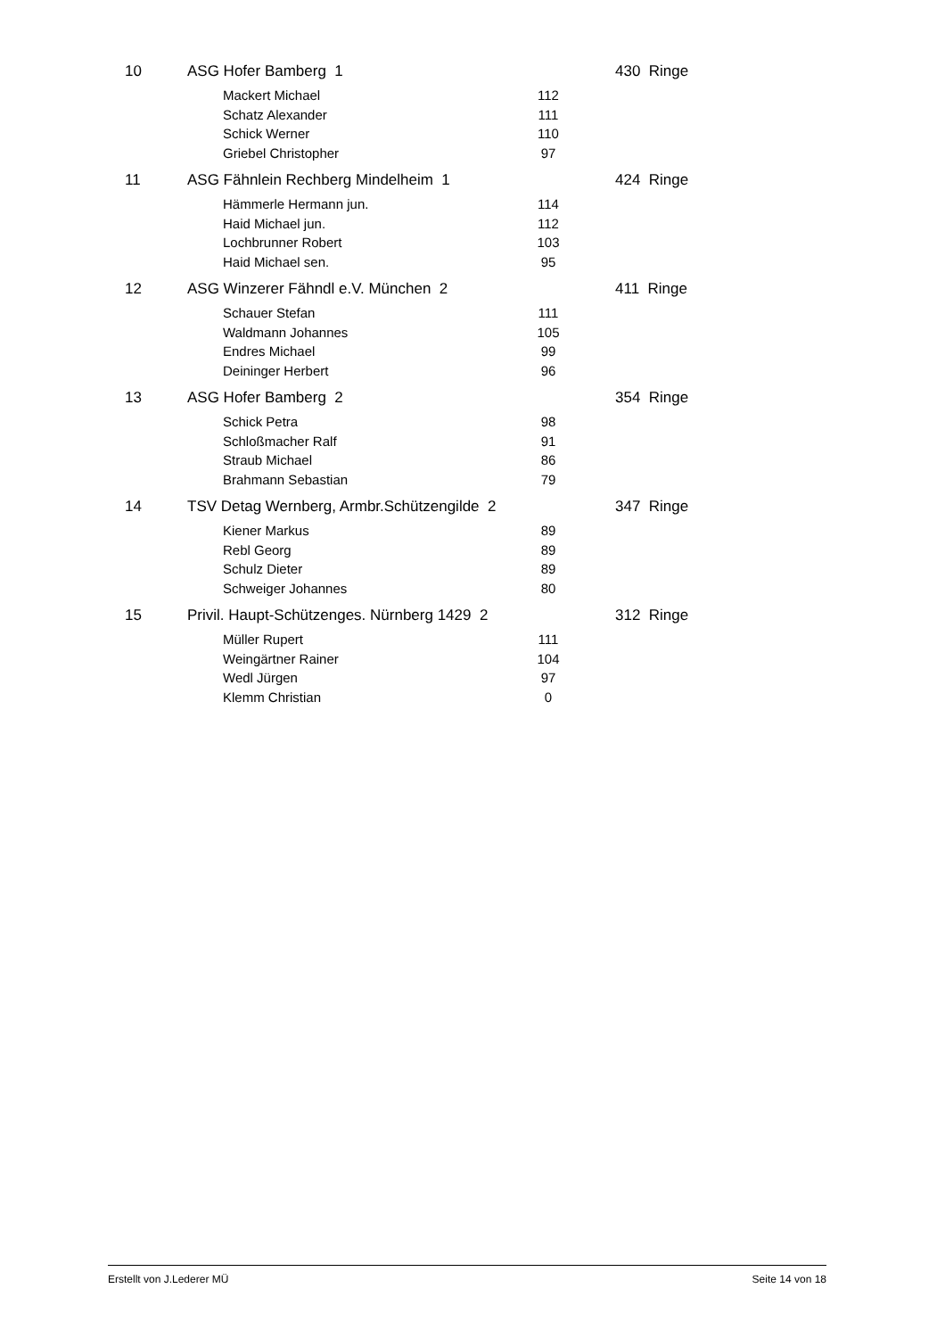| 10 | ASG Hofer Bamberg 1 | | | 430 Ringe |
| | | Mackert Michael | 112 | |
| | | Schatz Alexander | 111 | |
| | | Schick Werner | 110 | |
| | | Griebel Christopher | 97 | |
| 11 | ASG Fähnlein Rechberg Mindelheim 1 | | | 424 Ringe |
| | | Hämmerle Hermann jun. | 114 | |
| | | Haid Michael jun. | 112 | |
| | | Lochbrunner Robert | 103 | |
| | | Haid Michael sen. | 95 | |
| 12 | ASG Winzerer Fähndl e.V. München 2 | | | 411 Ringe |
| | | Schauer Stefan | 111 | |
| | | Waldmann Johannes | 105 | |
| | | Endres Michael | 99 | |
| | | Deininger Herbert | 96 | |
| 13 | ASG Hofer Bamberg 2 | | | 354 Ringe |
| | | Schick Petra | 98 | |
| | | Schloßmacher Ralf | 91 | |
| | | Straub Michael | 86 | |
| | | Brahmann Sebastian | 79 | |
| 14 | TSV Detag Wernberg, Armbr.Schützengilde 2 | | | 347 Ringe |
| | | Kiener Markus | 89 | |
| | | Rebl Georg | 89 | |
| | | Schulz Dieter | 89 | |
| | | Schweiger Johannes | 80 | |
| 15 | Privil. Haupt-Schützenges. Nürnberg 1429 2 | | | 312 Ringe |
| | | Müller Rupert | 111 | |
| | | Weingärtner Rainer | 104 | |
| | | Wedl Jürgen | 97 | |
| | | Klemm Christian | 0 | |
Erstellt von J.Lederer MÜ Seite 14 von 18